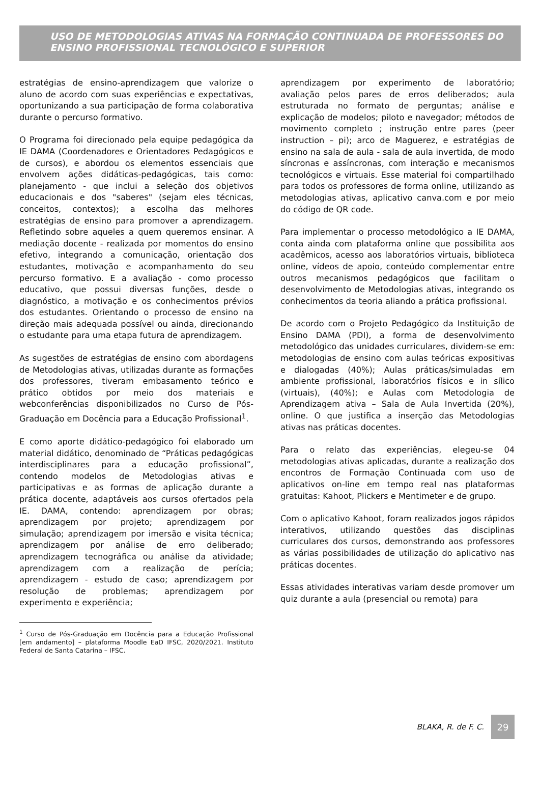USO DE METODOLOGIAS ATIVAS NA FORMAÇÃO CONTINUADA DE PROFESSORES DO ENSINO PROFISSIONAL TECNOLÓGICO E SUPERIOR
estratégias de ensino-aprendizagem que valorize o aluno de acordo com suas experiências e expectativas, oportunizando a sua participação de forma colaborativa durante o percurso formativo.
O Programa foi direcionado pela equipe pedagógica da IE DAMA (Coordenadores e Orientadores Pedagógicos e de cursos), e abordou os elementos essenciais que envolvem ações didáticas-pedagógicas, tais como: planejamento - que inclui a seleção dos objetivos educacionais e dos "saberes" (sejam eles técnicas, conceitos, contextos); a escolha das melhores estratégias de ensino para promover a aprendizagem. Refletindo sobre aqueles a quem queremos ensinar. A mediação docente - realizada por momentos do ensino efetivo, integrando a comunicação, orientação dos estudantes, motivação e acompanhamento do seu percurso formativo. E a avaliação - como processo educativo, que possui diversas funções, desde o diagnóstico, a motivação e os conhecimentos prévios dos estudantes. Orientando o processo de ensino na direção mais adequada possível ou ainda, direcionando o estudante para uma etapa futura de aprendizagem.
As sugestões de estratégias de ensino com abordagens de Metodologias ativas, utilizadas durante as formações dos professores, tiveram embasamento teórico e prático obtidos por meio dos materiais e webconferências disponibilizados no Curso de Pós-Graduação em Docência para a Educação Profissional<sup>1</sup>.
E como aporte didático-pedagógico foi elaborado um material didático, denominado de “Práticas pedagógicas interdisciplinares para a educação profissional”, contendo modelos de Metodologias ativas e participativas e as formas de aplicação durante a prática docente, adaptáveis aos cursos ofertados pela IE. DAMA, contendo: aprendizagem por obras; aprendizagem por projeto; aprendizagem por simulação; aprendizagem por imersão e visita técnica; aprendizagem por análise de erro deliberado; aprendizagem tecnográfica ou análise da atividade; aprendizagem com a realização de perícia; aprendizagem - estudo de caso; aprendizagem por resolução de problemas; aprendizagem por experimento e experiência;
<sup>1</sup> Curso de Pós-Graduação em Docência para a Educação Profissional [em andamento] – plataforma Moodle EaD IFSC, 2020/2021. Instituto Federal de Santa Catarina – IFSC.
aprendizagem por experimento de laboratório; avaliação pelos pares de erros deliberados; aula estruturada no formato de perguntas; análise e explicação de modelos; piloto e navegador; métodos de movimento completo ; instrução entre pares (peer instruction – pi); arco de Maguerez, e estratégias de ensino na sala de aula - sala de aula invertida, de modo síncronas e assíncronas, com interação e mecanismos tecnológicos e virtuais. Esse material foi compartilhado para todos os professores de forma online, utilizando as metodologias ativas, aplicativo canva.com e por meio do código de QR code.
Para implementar o processo metodológico a IE DAMA, conta ainda com plataforma online que possibilita aos acadêmicos, acesso aos laboratórios virtuais, biblioteca online, vídeos de apoio, conteúdo complementar entre outros mecanismos pedagógicos que facilitam o desenvolvimento de Metodologias ativas, integrando os conhecimentos da teoria aliando a prática profissional.
De acordo com o Projeto Pedagógico da Instituição de Ensino DAMA (PDI), a forma de desenvolvimento metodológico das unidades curriculares, dividem-se em: metodologias de ensino com aulas teóricas expositivas e dialogadas (40%); Aulas práticas/simuladas em ambiente profissional, laboratórios físicos e in sílico (virtuais), (40%); e Aulas com Metodologia de Aprendizagem ativa – Sala de Aula Invertida (20%), online. O que justifica a inserção das Metodologias ativas nas práticas docentes.
Para o relato das experiências, elegeu-se 04 metodologias ativas aplicadas, durante a realização dos encontros de Formação Continuada com uso de aplicativos on-line em tempo real nas plataformas gratuitas: Kahoot, Plickers e Mentimeter e de grupo.
Com o aplicativo Kahoot, foram realizados jogos rápidos interativos, utilizando questões das disciplinas curriculares dos cursos, demonstrando aos professores as várias possibilidades de utilização do aplicativo nas práticas docentes.
Essas atividades interativas variam desde promover um quiz durante a aula (presencial ou remota) para
BLAKA, R. de F. C. 29